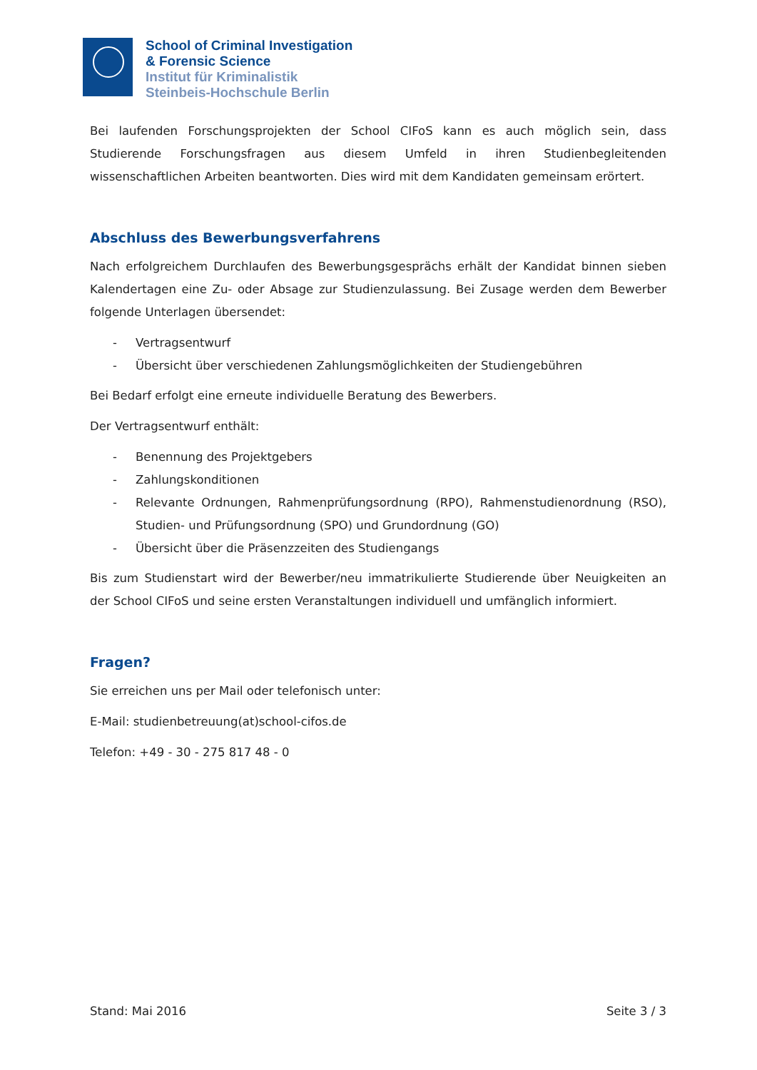School of Criminal Investigation
& Forensic Science
Institut für Kriminalistik
Steinbeis-Hochschule Berlin
Bei laufenden Forschungsprojekten der School CIFoS kann es auch möglich sein, dass Studierende Forschungsfragen aus diesem Umfeld in ihren Studienbegleitenden wissenschaftlichen Arbeiten beantworten. Dies wird mit dem Kandidaten gemeinsam erörtert.
Abschluss des Bewerbungsverfahrens
Nach erfolgreichem Durchlaufen des Bewerbungsgesprächs erhält der Kandidat binnen sieben Kalendertagen eine Zu- oder Absage zur Studienzulassung. Bei Zusage werden dem Bewerber folgende Unterlagen übersendet:
- Vertragsentwurf
- Übersicht über verschiedenen Zahlungsmöglichkeiten der Studiengebühren
Bei Bedarf erfolgt eine erneute individuelle Beratung des Bewerbers.
Der Vertragsentwurf enthält:
- Benennung des Projektgebers
- Zahlungskonditionen
- Relevante Ordnungen, Rahmenprüfungsordnung (RPO), Rahmenstudienordnung (RSO), Studien- und Prüfungsordnung (SPO) und Grundordnung (GO)
- Übersicht über die Präsenzzeiten des Studiengangs
Bis zum Studienstart wird der Bewerber/neu immatrikulierte Studierende über Neuigkeiten an der School CIFoS und seine ersten Veranstaltungen individuell und umfänglich informiert.
Fragen?
Sie erreichen uns per Mail oder telefonisch unter:
E-Mail: studienbetreuung(at)school-cifos.de
Telefon: +49 - 30 - 275 817 48 - 0
Stand: Mai 2016 Seite 3 / 3